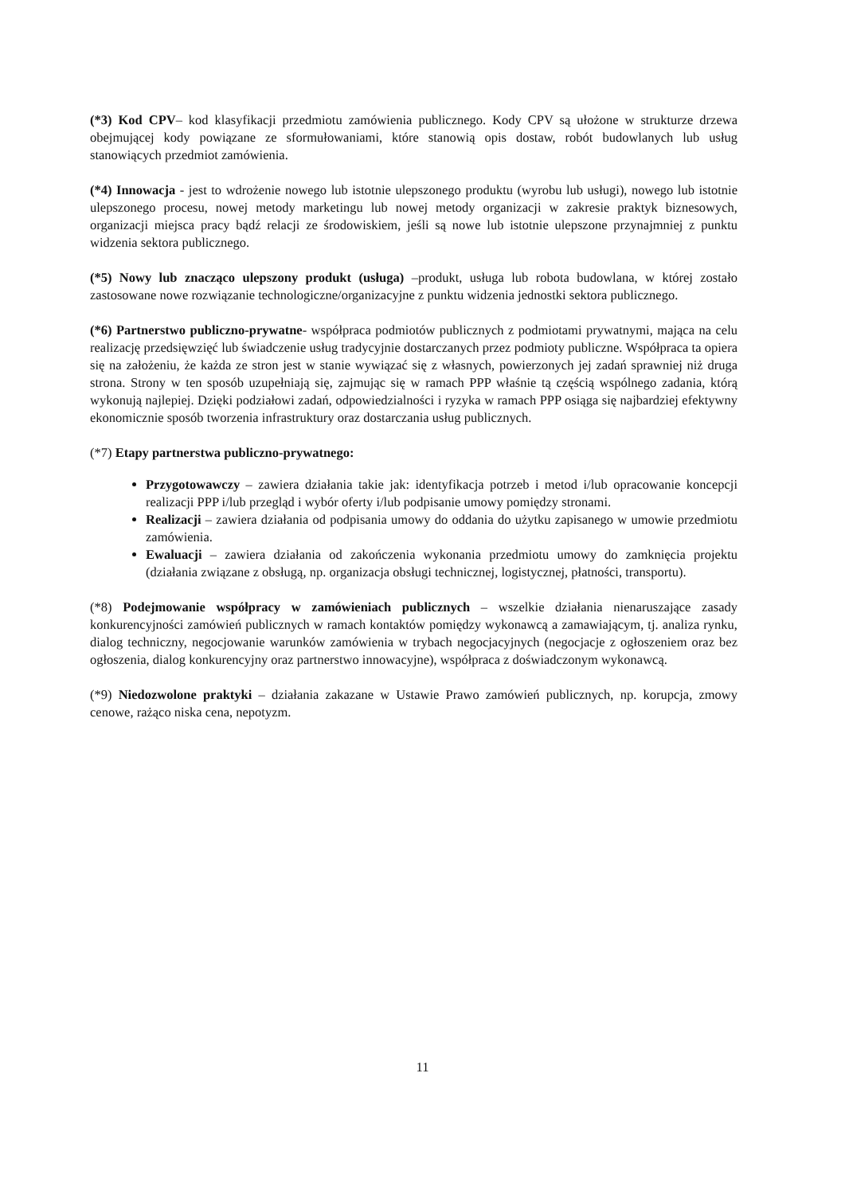(*3) Kod CPV– kod klasyfikacji przedmiotu zamówienia publicznego. Kody CPV są ułożone w strukturze drzewa obejmującej kody powiązane ze sformułowaniami, które stanowią opis dostaw, robót budowlanych lub usług stanowiących przedmiot zamówienia.
(*4) Innowacja - jest to wdrożenie nowego lub istotnie ulepszonego produktu (wyrobu lub usługi), nowego lub istotnie ulepszonego procesu, nowej metody marketingu lub nowej metody organizacji w zakresie praktyk biznesowych, organizacji miejsca pracy bądź relacji ze środowiskiem, jeśli są nowe lub istotnie ulepszone przynajmniej z punktu widzenia sektora publicznego.
(*5) Nowy lub znacząco ulepszony produkt (usługa) –produkt, usługa lub robota budowlana, w której zostało zastosowane nowe rozwiązanie technologiczne/organizacyjne z punktu widzenia jednostki sektora publicznego.
(*6) Partnerstwo publiczno-prywatne- współpraca podmiotów publicznych z podmiotami prywatnymi, mająca na celu realizację przedsięwzięć lub świadczenie usług tradycyjnie dostarczanych przez podmioty publiczne. Współpraca ta opiera się na założeniu, że każda ze stron jest w stanie wywiązać się z własnych, powierzonych jej zadań sprawniej niż druga strona. Strony w ten sposób uzupełniają się, zajmując się w ramach PPP właśnie tą częścią wspólnego zadania, którą wykonują najlepiej. Dzięki podziałowi zadań, odpowiedzialności i ryzyka w ramach PPP osiąga się najbardziej efektywny ekonomicznie sposób tworzenia infrastruktury oraz dostarczania usług publicznych.
(*7) Etapy partnerstwa publiczno-prywatnego:
Przygotowawczy – zawiera działania takie jak: identyfikacja potrzeb i metod i/lub opracowanie koncepcji realizacji PPP i/lub przegląd i wybór oferty i/lub podpisanie umowy pomiędzy stronami.
Realizacji – zawiera działania od podpisania umowy do oddania do użytku zapisanego w umowie przedmiotu zamówienia.
Ewaluacji – zawiera działania od zakończenia wykonania przedmiotu umowy do zamknięcia projektu (działania związane z obsługą, np. organizacja obsługi technicznej, logistycznej, płatności, transportu).
(*8) Podejmowanie współpracy w zamówieniach publicznych – wszelkie działania nienaruszające zasady konkurencyjności zamówień publicznych w ramach kontaktów pomiędzy wykonawcą a zamawiającym, tj. analiza rynku, dialog techniczny, negocjowanie warunków zamówienia w trybach negocjacyjnych (negocjacje z ogłoszeniem oraz bez ogłoszenia, dialog konkurencyjny oraz partnerstwo innowacyjne), współpraca z doświadczonym wykonawcą.
(*9) Niedozwolone praktyki – działania zakazane w Ustawie Prawo zamówień publicznych, np. korupcja, zmowy cenowe, rażąco niska cena, nepotyzm.
11